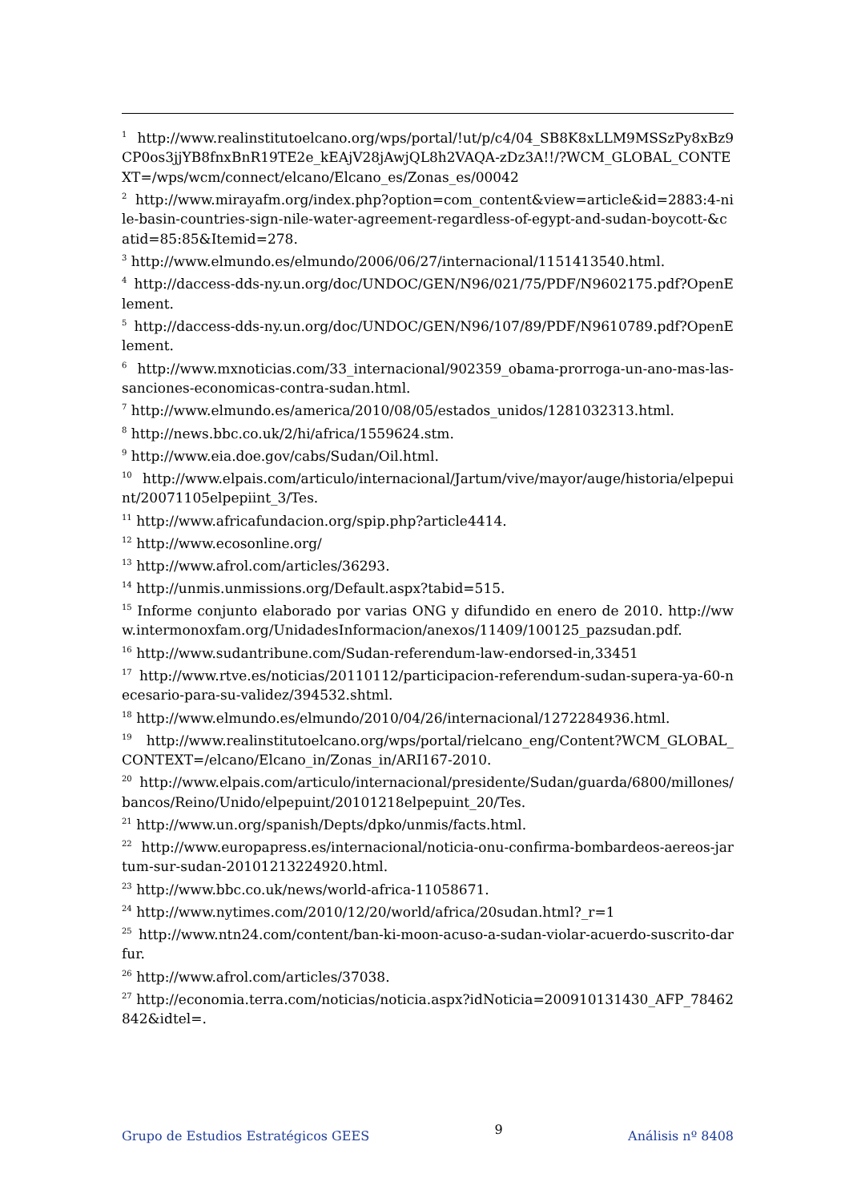<sup>1</sup> http://www.realinstitutoelcano.org/wps/portal/!ut/p/c4/04_SB8K8xLLM9MSSzPy8xBz9CP0os3jjYB8fnxBnR19TE2e_kEAjV28jAwjQL8h2VAQA-zDz3A!!/?WCM_GLOBAL_CONTEXT=/wps/wcm/connect/elcano/Elcano_es/Zonas_es/00042
<sup>2</sup> http://www.mirayafm.org/index.php?option=com_content&view=article&id=2883:4-nile-basin-countries-sign-nile-water-agreement-regardless-of-egypt-and-sudan-boycott-&catid=85:85&Itemid=278.
<sup>3</sup> http://www.elmundo.es/elmundo/2006/06/27/internacional/1151413540.html.
<sup>4</sup> http://daccess-dds-ny.un.org/doc/UNDOC/GEN/N96/021/75/PDF/N9602175.pdf?OpenElement.
<sup>5</sup> http://daccess-dds-ny.un.org/doc/UNDOC/GEN/N96/107/89/PDF/N9610789.pdf?OpenElement.
<sup>6</sup> http://www.mxnoticias.com/33_internacional/902359_obama-prorroga-un-ano-mas-las-sanciones-economicas-contra-sudan.html.
<sup>7</sup> http://www.elmundo.es/america/2010/08/05/estados_unidos/1281032313.html.
<sup>8</sup> http://news.bbc.co.uk/2/hi/africa/1559624.stm.
<sup>9</sup> http://www.eia.doe.gov/cabs/Sudan/Oil.html.
<sup>10</sup> http://www.elpais.com/articulo/internacional/Jartum/vive/mayor/auge/historia/elpepuint/20071105elpepiint_3/Tes.
<sup>11</sup> http://www.africafundacion.org/spip.php?article4414.
<sup>12</sup> http://www.ecosonline.org/
<sup>13</sup> http://www.afrol.com/articles/36293.
<sup>14</sup> http://unmis.unmissions.org/Default.aspx?tabid=515.
<sup>15</sup> Informe conjunto elaborado por varias ONG y difundido en enero de 2010. http://www.intermonoxfam.org/UnidadesInformacion/anexos/11409/100125_pazsudan.pdf.
<sup>16</sup> http://www.sudantribune.com/Sudan-referendum-law-endorsed-in,33451
<sup>17</sup> http://www.rtve.es/noticias/20110112/participacion-referendum-sudan-supera-ya-60-necesario-para-su-validez/394532.shtml.
<sup>18</sup> http://www.elmundo.es/elmundo/2010/04/26/internacional/1272284936.html.
<sup>19</sup> http://www.realinstitutoelcano.org/wps/portal/rielcano_eng/Content?WCM_GLOBAL_CONTEXT=/elcano/Elcano_in/Zonas_in/ARI167-2010.
<sup>20</sup> http://www.elpais.com/articulo/internacional/presidente/Sudan/guarda/6800/millones/bancos/Reino/Unido/elpepuint/20101218elpepuint_20/Tes.
<sup>21</sup> http://www.un.org/spanish/Depts/dpko/unmis/facts.html.
<sup>22</sup> http://www.europapress.es/internacional/noticia-onu-confirma-bombardeos-aereos-jartum-sur-sudan-20101213224920.html.
<sup>23</sup> http://www.bbc.co.uk/news/world-africa-11058671.
<sup>24</sup> http://www.nytimes.com/2010/12/20/world/africa/20sudan.html?_r=1
<sup>25</sup> http://www.ntn24.com/content/ban-ki-moon-acuso-a-sudan-violar-acuerdo-suscrito-darfur.
<sup>26</sup> http://www.afrol.com/articles/37038.
<sup>27</sup> http://economia.terra.com/noticias/noticia.aspx?idNoticia=200910131430_AFP_78462842&idtel=.
Grupo de Estudios Estratégicos GEES 9 Análisis nº 8408